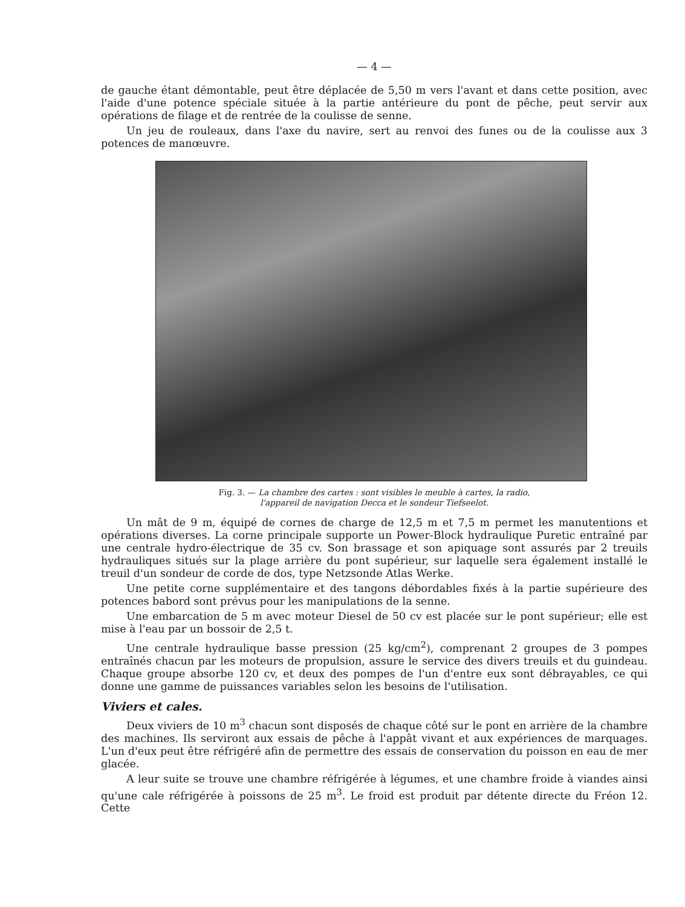— 4 —
de gauche étant démontable, peut être déplacée de 5,50 m vers l'avant et dans cette position, avec l'aide d'une potence spéciale située à la partie antérieure du pont de pêche, peut servir aux opérations de filage et de rentrée de la coulisse de senne.
Un jeu de rouleaux, dans l'axe du navire, sert au renvoi des funes ou de la coulisse aux 3 potences de manœuvre.
Fig. 3. — La chambre des cartes : sont visibles le meuble à cartes, la radio,
l'appareil de navigation Decca et le sondeur Tiefseelot.
Un mât de 9 m, équipé de cornes de charge de 12,5 m et 7,5 m permet les manutentions et opérations diverses. La corne principale supporte un Power-Block hydraulique Puretic entraîné par une centrale hydro-électrique de 35 cv. Son brassage et son apiquage sont assurés par 2 treuils hydrauliques situés sur la plage arrière du pont supérieur, sur laquelle sera également installé le treuil d'un sondeur de corde de dos, type Netzsonde Atlas Werke.
Une petite corne supplémentaire et des tangons débordables fixés à la partie supérieure des potences babord sont prévus pour les manipulations de la senne.
Une embarcation de 5 m avec moteur Diesel de 50 cv est placée sur le pont supérieur; elle est mise à l'eau par un bossoir de 2,5 t.
Une centrale hydraulique basse pression (25 kg/cm<sup>2</sup>), comprenant 2 groupes de 3 pompes entraînés chacun par les moteurs de propulsion, assure le service des divers treuils et du guindeau. Chaque groupe absorbe 120 cv, et deux des pompes de l'un d'entre eux sont débrayables, ce qui donne une gamme de puissances variables selon les besoins de l'utilisation.
Viviers et cales.
Deux viviers de 10 m<sup>3</sup> chacun sont disposés de chaque côté sur le pont en arrière de la chambre des machines. Ils serviront aux essais de pêche à l'appât vivant et aux expériences de marquages. L'un d'eux peut être réfrigéré afin de permettre des essais de conservation du poisson en eau de mer glacée.
A leur suite se trouve une chambre réfrigérée à légumes, et une chambre froide à viandes ainsi qu'une cale réfrigérée à poissons de 25 m<sup>3</sup>. Le froid est produit par détente directe du Fréon 12. Cette